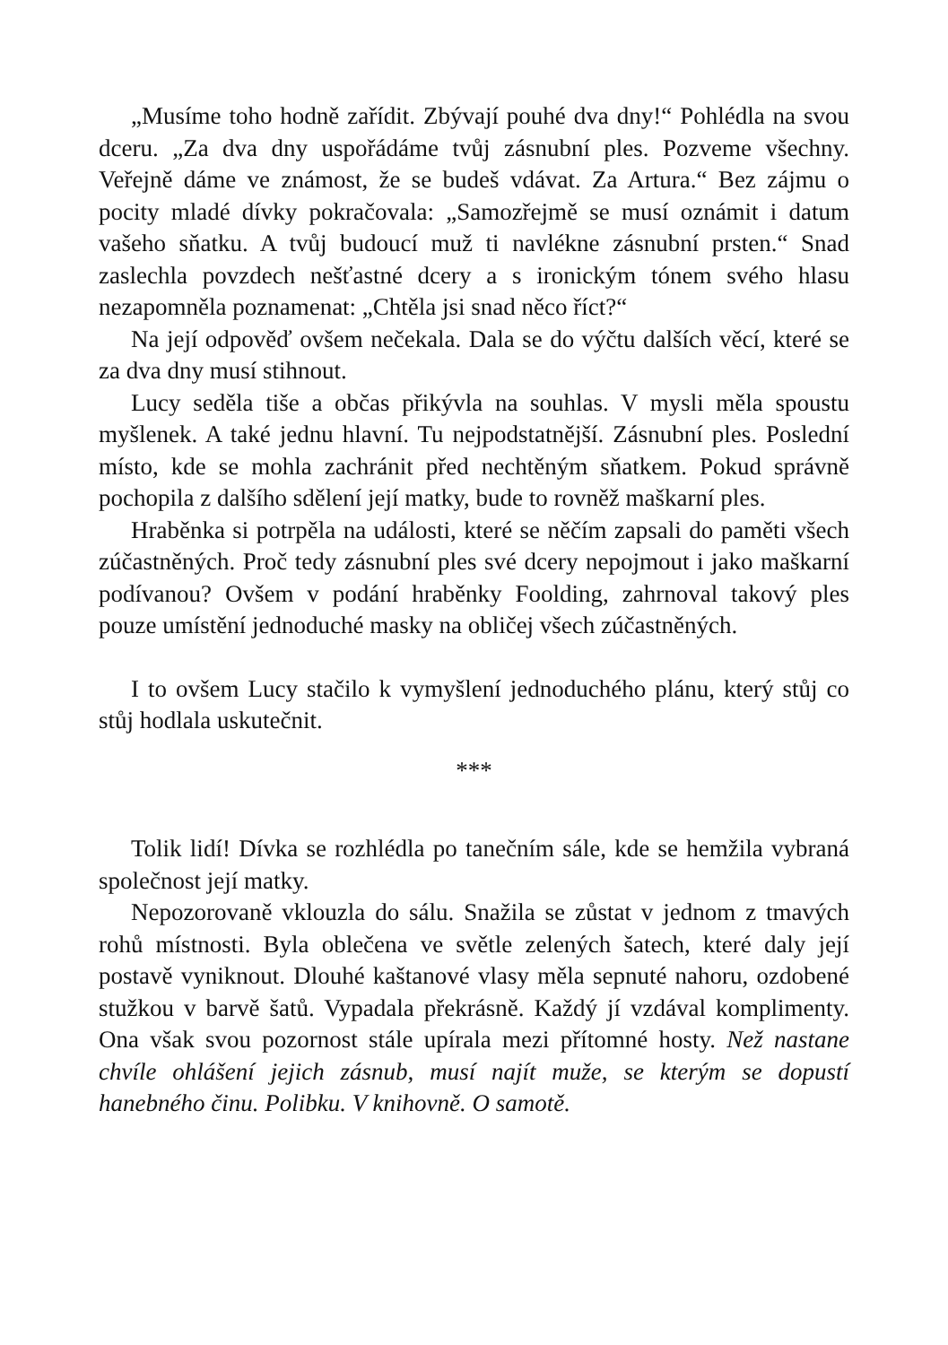„Musíme toho hodně zařídit. Zbývají pouhé dva dny!“ Pohlédla na svou dceru. „Za dva dny uspořádáme tvůj zásnubní ples. Pozveme všechny. Veřejně dáme ve známost, že se budeš vdávat. Za Artura.“ Bez zájmu o pocity mladé dívky pokračovala: „Samozřejmě se musí oznámit i datum vašeho sňatku. A tvůj budoucí muž ti navlékne zásnubní prsten.“ Snad zaslechla povzdech nešťastné dcery a s ironickým tónem svého hlasu nezapomněla poznamenat: „Chtěla jsi snad něco říct?“
Na její odpověď ovšem nečekala. Dala se do výčtu dalších věcí, které se za dva dny musí stihnout.
Lucy seděla tiše a občas přikývla na souhlas. V mysli měla spoustu myšlenek. A také jednu hlavní. Tu nejpodstatnější. Zásnubní ples. Poslední místo, kde se mohla zachránit před nechtěným sňatkem. Pokud správně pochopila z dalšího sdělení její matky, bude to rovněž maškarní ples.
Hraběnka si potrpěla na události, které se něčím zapsali do paměti všech zúčastněných. Proč tedy zásnubní ples své dcery nepojmout i jako maškarní podívanou? Ovšem v podání hraběnky Foolding, zahrnoval takový ples pouze umístění jednoduché masky na obličej všech zúčastněných.
I to ovšem Lucy stačilo k vymyšlení jednoduchého plánu, který stůj co stůj hodlala uskutečnit.
***
Tolik lidí! Dívka se rozhlédla po tanečním sále, kde se hemžila vybraná společnost její matky.
Nepozorovaně vklouzla do sálu. Snažila se zůstat v jednom z tmavých rohů místnosti. Byla oblečena ve světle zelených šatech, které daly její postavě vyniknout. Dlouhé kaštanové vlasy měla sepnuté nahoru, ozdobené stužkou v barvě šatů. Vypadala překrásně. Každý jí vzdával komplimenty. Ona však svou pozornost stále upírala mezi přítomné hosty. Než nastane chvíle ohlášení jejich zásnub, musí najít muže, se kterým se dopustí hanebného činu. Polibku. V knihovně. O samotě.